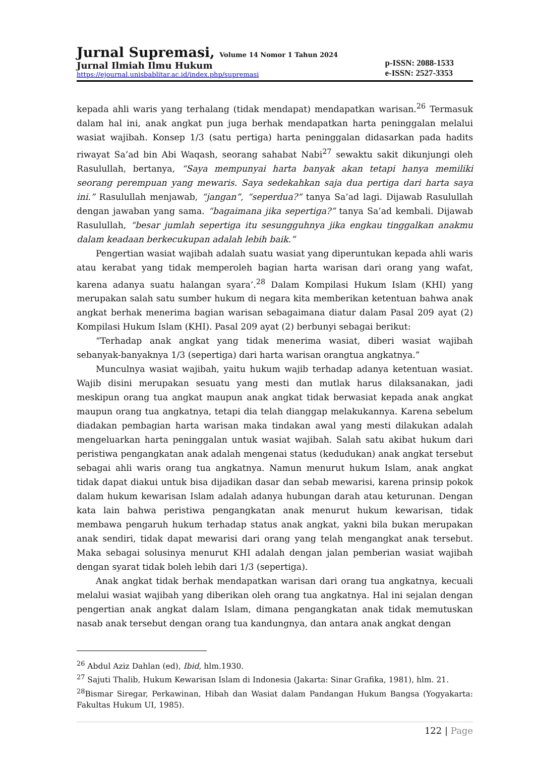Jurnal Supremasi, Volume 14 Nomor 1 Tahun 2024
Jurnal Ilmiah Ilmu Hukum
https://ejournal.unisbablitar.ac.id/index.php/supremasi
p-ISSN: 2088-1533
e-ISSN: 2527-3353
kepada ahli waris yang terhalang (tidak mendapat) mendapatkan warisan.<sup>26</sup> Termasuk dalam hal ini, anak angkat pun juga berhak mendapatkan harta peninggalan melalui wasiat wajibah. Konsep 1/3 (satu pertiga) harta peninggalan didasarkan pada hadits riwayat Sa’ad bin Abi Waqash, seorang sahabat Nabi<sup>27</sup> sewaktu sakit dikunjungi oleh Rasulullah, bertanya, “Saya mempunyai harta banyak akan tetapi hanya memiliki seorang perempuan yang mewaris. Saya sedekahkan saja dua pertiga dari harta saya ini.” Rasulullah menjawab, “jangan”, “seperdua?” tanya Sa’ad lagi. Dijawab Rasulullah dengan jawaban yang sama. “bagaimana jika sepertiga?” tanya Sa’ad kembali. Dijawab Rasulullah, “besar jumlah sepertiga itu sesungguhnya jika engkau tinggalkan anakmu dalam keadaan berkecukupan adalah lebih baik.”
Pengertian wasiat wajibah adalah suatu wasiat yang diperuntukan kepada ahli waris atau kerabat yang tidak memperoleh bagian harta warisan dari orang yang wafat, karena adanya suatu halangan syara’.<sup>28</sup> Dalam Kompilasi Hukum Islam (KHI) yang merupakan salah satu sumber hukum di negara kita memberikan ketentuan bahwa anak angkat berhak menerima bagian warisan sebagaimana diatur dalam Pasal 209 ayat (2) Kompilasi Hukum Islam (KHI). Pasal 209 ayat (2) berbunyi sebagai berikut:
“Terhadap anak angkat yang tidak menerima wasiat, diberi wasiat wajibah sebanyak-banyaknya 1/3 (sepertiga) dari harta warisan orangtua angkatnya.”
Munculnya wasiat wajibah, yaitu hukum wajib terhadap adanya ketentuan wasiat. Wajib disini merupakan sesuatu yang mesti dan mutlak harus dilaksanakan, jadi meskipun orang tua angkat maupun anak angkat tidak berwasiat kepada anak angkat maupun orang tua angkatnya, tetapi dia telah dianggap melakukannya. Karena sebelum diadakan pembagian harta warisan maka tindakan awal yang mesti dilakukan adalah mengeluarkan harta peninggalan untuk wasiat wajibah. Salah satu akibat hukum dari peristiwa pengangkatan anak adalah mengenai status (kedudukan) anak angkat tersebut sebagai ahli waris orang tua angkatnya. Namun menurut hukum Islam, anak angkat tidak dapat diakui untuk bisa dijadikan dasar dan sebab mewarisi, karena prinsip pokok dalam hukum kewarisan Islam adalah adanya hubungan darah atau keturunan. Dengan kata lain bahwa peristiwa pengangkatan anak menurut hukum kewarisan, tidak membawa pengaruh hukum terhadap status anak angkat, yakni bila bukan merupakan anak sendiri, tidak dapat mewarisi dari orang yang telah mengangkat anak tersebut. Maka sebagai solusinya menurut KHI adalah dengan jalan pemberian wasiat wajibah dengan syarat tidak boleh lebih dari 1/3 (sepertiga).
Anak angkat tidak berhak mendapatkan warisan dari orang tua angkatnya, kecuali melalui wasiat wajibah yang diberikan oleh orang tua angkatnya. Hal ini sejalan dengan pengertian anak angkat dalam Islam, dimana pengangkatan anak tidak memutuskan nasab anak tersebut dengan orang tua kandungnya, dan antara anak angkat dengan
<sup>26</sup> Abdul Aziz Dahlan (ed), Ibid, hlm.1930.
<sup>27</sup> Sajuti Thalib, Hukum Kewarisan Islam di Indonesia (Jakarta: Sinar Grafika, 1981), hlm. 21.
<sup>28</sup> Bismar Siregar, Perkawinan, Hibah dan Wasiat dalam Pandangan Hukum Bangsa (Yogyakarta: Fakultas Hukum UI, 1985).
122 | Page